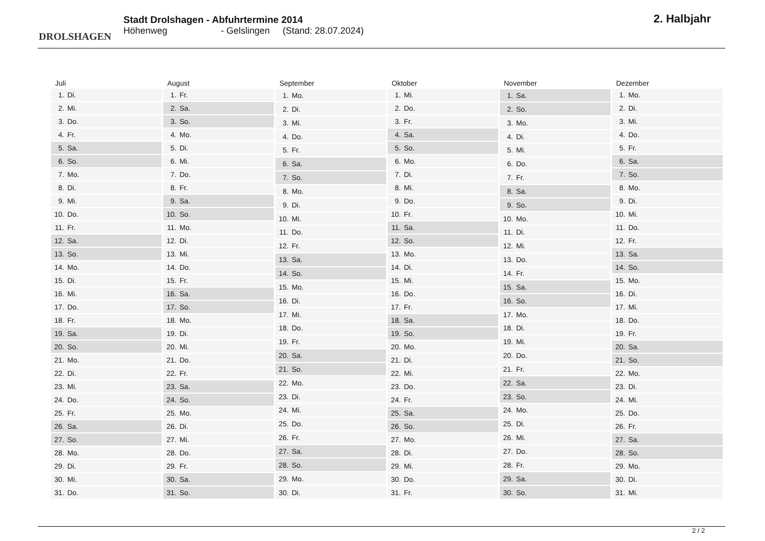DROLSHAGEN
Stadt Drolshagen - Abfuhrtermine 2014
Höhenweg - Gelslingen (Stand: 28.07.2024)
2. Halbjahr
| Juli |
| --- |
| 1. Di. |
| 2. Mi. |
| 3. Do. |
| 4. Fr. |
| 5. Sa. |
| 6. So. |
| 7. Mo. |
| 8. Di. |
| 9. Mi. |
| 10. Do. |
| 11. Fr. |
| 12. Sa. |
| 13. So. |
| 14. Mo. |
| 15. Di. |
| 16. Mi. |
| 17. Do. |
| 18. Fr. |
| 19. Sa. |
| 20. So. |
| 21. Mo. |
| 22. Di. |
| 23. Mi. |
| 24. Do. |
| 25. Fr. |
| 26. Sa. |
| 27. So. |
| 28. Mo. |
| 29. Di. |
| 30. Mi. |
| 31. Do. |
| August |
| --- |
| 1. Fr. |
| 2. Sa. |
| 3. So. |
| 4. Mo. |
| 5. Di. |
| 6. Mi. |
| 7. Do. |
| 8. Fr. |
| 9. Sa. |
| 10. So. |
| 11. Mo. |
| 12. Di. |
| 13. Mi. |
| 14. Do. |
| 15. Fr. |
| 16. Sa. |
| 17. So. |
| 18. Mo. |
| 19. Di. |
| 20. Mi. |
| 21. Do. |
| 22. Fr. |
| 23. Sa. |
| 24. So. |
| 25. Mo. |
| 26. Di. |
| 27. Mi. |
| 28. Do. |
| 29. Fr. |
| 30. Sa. |
| 31. So. |
| September |
| --- |
| 1. Mo. |
| 2. Di. |
| 3. Mi. |
| 4. Do. |
| 5. Fr. |
| 6. Sa. |
| 7. So. |
| 8. Mo. |
| 9. Di. |
| 10. Mi. |
| 11. Do. |
| 12. Fr. |
| 13. Sa. |
| 14. So. |
| 15. Mo. |
| 16. Di. |
| 17. Mi. |
| 18. Do. |
| 19. Fr. |
| 20. Sa. |
| 21. So. |
| 22. Mo. |
| 23. Di. |
| 24. Mi. |
| 25. Do. |
| 26. Fr. |
| 27. Sa. |
| 28. So. |
| 29. Mo. |
| 30. Di. |
| Oktober |
| --- |
| 1. Mi. |
| 2. Do. |
| 3. Fr. |
| 4. Sa. |
| 5. So. |
| 6. Mo. |
| 7. Di. |
| 8. Mi. |
| 9. Do. |
| 10. Fr. |
| 11. Sa. |
| 12. So. |
| 13. Mo. |
| 14. Di. |
| 15. Mi. |
| 16. Do. |
| 17. Fr. |
| 18. Sa. |
| 19. So. |
| 20. Mo. |
| 21. Di. |
| 22. Mi. |
| 23. Do. |
| 24. Fr. |
| 25. Sa. |
| 26. So. |
| 27. Mo. |
| 28. Di. |
| 29. Mi. |
| 30. Do. |
| 31. Fr. |
| November |
| --- |
| 1. Sa. |
| 2. So. |
| 3. Mo. |
| 4. Di. |
| 5. Mi. |
| 6. Do. |
| 7. Fr. |
| 8. Sa. |
| 9. So. |
| 10. Mo. |
| 11. Di. |
| 12. Mi. |
| 13. Do. |
| 14. Fr. |
| 15. Sa. |
| 16. So. |
| 17. Mo. |
| 18. Di. |
| 19. Mi. |
| 20. Do. |
| 21. Fr. |
| 22. Sa. |
| 23. So. |
| 24. Mo. |
| 25. Di. |
| 26. Mi. |
| 27. Do. |
| 28. Fr. |
| 29. Sa. |
| 30. So. |
| Dezember |
| --- |
| 1. Mo. |
| 2. Di. |
| 3. Mi. |
| 4. Do. |
| 5. Fr. |
| 6. Sa. |
| 7. So. |
| 8. Mo. |
| 9. Di. |
| 10. Mi. |
| 11. Do. |
| 12. Fr. |
| 13. Sa. |
| 14. So. |
| 15. Mo. |
| 16. Di. |
| 17. Mi. |
| 18. Do. |
| 19. Fr. |
| 20. Sa. |
| 21. So. |
| 22. Mo. |
| 23. Di. |
| 24. Mi. |
| 25. Do. |
| 26. Fr. |
| 27. Sa. |
| 28. So. |
| 29. Mo. |
| 30. Di. |
| 31. Mi. |
2 / 2